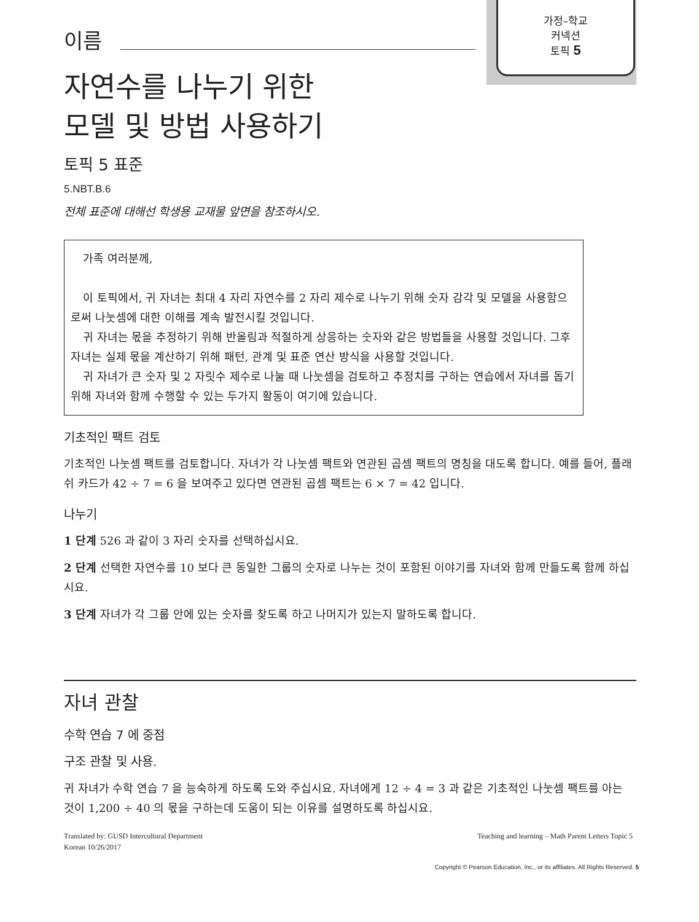가정–학교
커넥션
토픽 5
이름
자연수를 나누기 위한
모델 및 방법 사용하기
토픽 5 표준
5.NBT.B.6
전체 표준에 대해선 학생용 교재물 앞면을 참조하시오.
가족 여러분께,
이 토픽에서, 귀 자녀는 최대 4 자리 자연수를 2 자리 제수로 나누기 위해 숫자 감각 및 모델을 사용함으로써 나눗셈에 대한 이해를 계속 발전시킬 것입니다.
귀 자녀는 몫을 추정하기 위해 반올림과 적절하게 상응하는 숫자와 같은 방법들을 사용할 것입니다. 그후 자녀는 실제 몫을 계산하기 위해 패턴, 관계 및 표준 연산 방식을 사용할 것입니다.
귀 자녀가 큰 숫자 및 2 자릿수 제수로 나눌 때 나눗셈을 검토하고 추정치를 구하는 연습에서 자녀를 돕기 위해 자녀와 함께 수행할 수 있는 두가지 활동이 여기에 있습니다.
기초적인 팩트 검토
기초적인 나눗셈 팩트를 검토합니다. 자녀가 각 나눗셈 팩트와 연관된 곱셈 팩트의 명칭을 대도록 합니다. 예를 들어, 플래쉬 카드가 42 ÷ 7 = 6 을 보여주고 있다면 연관된 곱셈 팩트는 6 × 7 = 42 입니다.
나누기
1 단계 526 과 같이 3 자리 숫자를 선택하십시요.
2 단계 선택한 자연수를 10 보다 큰 동일한 그룹의 숫자로 나누는 것이 포함된 이야기를 자녀와 함께 만들도록 함께 하십시요.
3 단계 자녀가 각 그룹 안에 있는 숫자를 찾도록 하고 나머지가 있는지 말하도록 합니다.
자녀 관찰
수학 연습 7 에 중점
구조 관찰 및 사용.
귀 자녀가 수학 연습 7 을 능숙하게 하도록 도와 주십시요. 자녀에게 12 ÷ 4 = 3 과 같은 기초적인 나눗셈 팩트를 아는 것이 1,200 ÷ 40 의 몫을 구하는데 도움이 되는 이유를 설명하도록 하십시요.
Translated by: GUSD Intercultural Department
Korean 10/26/2017 Teaching and learning – Math Parent Letters Topic 5
Copyright © Pearson Education, Inc., or its affiliates. All Rights Reserved. 5